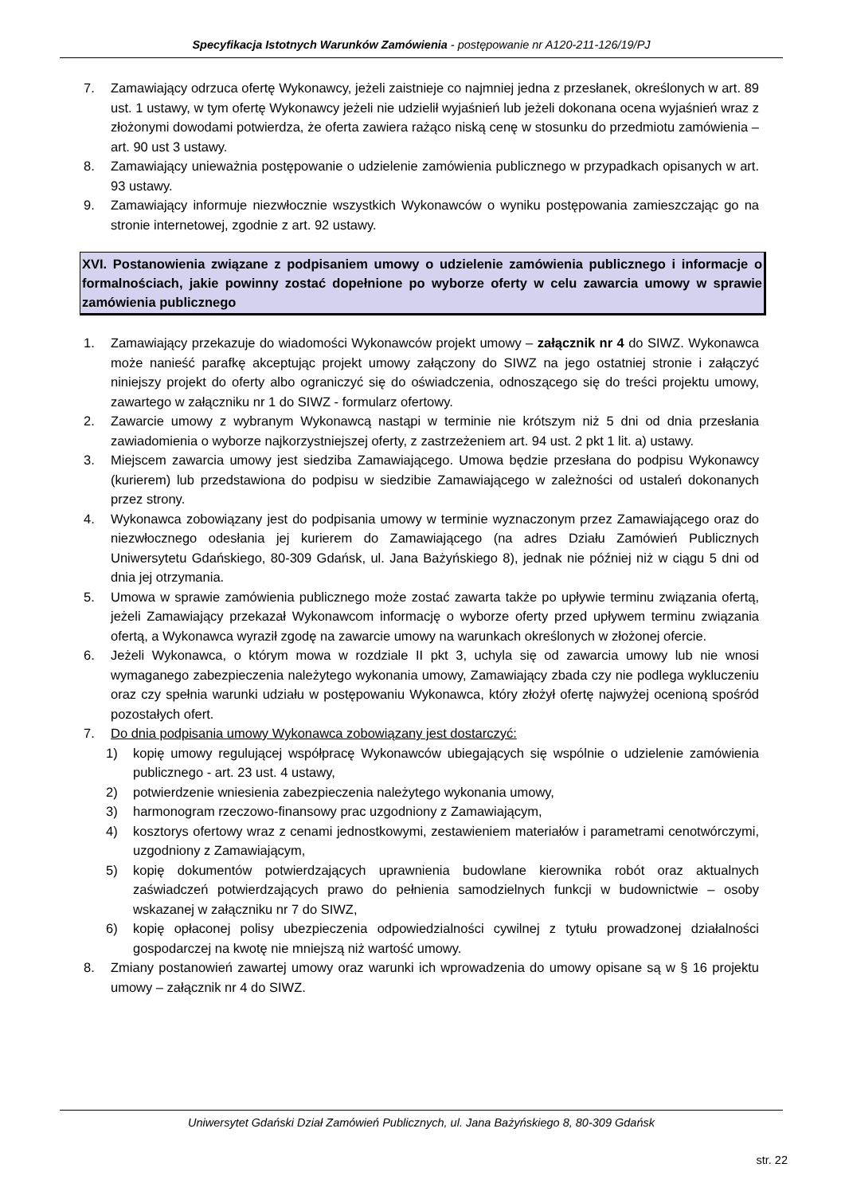Specyfikacja Istotnych Warunków Zamówienia - postępowanie nr A120-211-126/19/PJ
7. Zamawiający odrzuca ofertę Wykonawcy, jeżeli zaistnieje co najmniej jedna z przesłanek, określonych w art. 89 ust. 1 ustawy, w tym ofertę Wykonawcy jeżeli nie udzielił wyjaśnień lub jeżeli dokonana ocena wyjaśnień wraz z złożonymi dowodami potwierdza, że oferta zawiera rażąco niską cenę w stosunku do przedmiotu zamówienia – art. 90 ust 3 ustawy.
8. Zamawiający unieważnia postępowanie o udzielenie zamówienia publicznego w przypadkach opisanych w art. 93 ustawy.
9. Zamawiający informuje niezwłocznie wszystkich Wykonawców o wyniku postępowania zamieszczając go na stronie internetowej, zgodnie z art. 92 ustawy.
XVI. Postanowienia związane z podpisaniem umowy o udzielenie zamówienia publicznego i informacje o formalnościach, jakie powinny zostać dopełnione po wyborze oferty w celu zawarcia umowy w sprawie zamówienia publicznego
1. Zamawiający przekazuje do wiadomości Wykonawców projekt umowy – załącznik nr 4 do SIWZ. Wykonawca może nanieść parafkę akceptując projekt umowy załączony do SIWZ na jego ostatniej stronie i załączyć niniejszy projekt do oferty albo ograniczyć się do oświadczenia, odnoszącego się do treści projektu umowy, zawartego w załączniku nr 1 do SIWZ - formularz ofertowy.
2. Zawarcie umowy z wybranym Wykonawcą nastąpi w terminie nie krótszym niż 5 dni od dnia przesłania zawiadomienia o wyborze najkorzystniejszej oferty, z zastrzeżeniem art. 94 ust. 2 pkt 1 lit. a) ustawy.
3. Miejscem zawarcia umowy jest siedziba Zamawiającego. Umowa będzie przesłana do podpisu Wykonawcy (kurierem) lub przedstawiona do podpisu w siedzibie Zamawiającego w zależności od ustaleń dokonanych przez strony.
4. Wykonawca zobowiązany jest do podpisania umowy w terminie wyznaczonym przez Zamawiającego oraz do niezwłocznego odesłania jej kurierem do Zamawiającego (na adres Działu Zamówień Publicznych Uniwersytetu Gdańskiego, 80-309 Gdańsk, ul. Jana Bażyńskiego 8), jednak nie później niż w ciągu 5 dni od dnia jej otrzymania.
5. Umowa w sprawie zamówienia publicznego może zostać zawarta także po upływie terminu związania ofertą, jeżeli Zamawiający przekazał Wykonawcom informację o wyborze oferty przed upływem terminu związania ofertą, a Wykonawca wyraził zgodę na zawarcie umowy na warunkach określonych w złożonej ofercie.
6. Jeżeli Wykonawca, o którym mowa w rozdziale II pkt 3, uchyla się od zawarcia umowy lub nie wnosi wymaganego zabezpieczenia należytego wykonania umowy, Zamawiający zbada czy nie podlega wykluczeniu oraz czy spełnia warunki udziału w postępowaniu Wykonawca, który złożył ofertę najwyżej ocenioną spośród pozostałych ofert.
7. Do dnia podpisania umowy Wykonawca zobowiązany jest dostarczyć:
1) kopię umowy regulującej współpracę Wykonawców ubiegających się wspólnie o udzielenie zamówienia publicznego - art. 23 ust. 4 ustawy,
2) potwierdzenie wniesienia zabezpieczenia należytego wykonania umowy,
3) harmonogram rzeczowo-finansowy prac uzgodniony z Zamawiającym,
4) kosztorys ofertowy wraz z cenami jednostkowymi, zestawieniem materiałów i parametrami cenotwórczymi, uzgodniony z Zamawiającym,
5) kopię dokumentów potwierdzających uprawnienia budowlane kierownika robót oraz aktualnych zaświadczeń potwierdzających prawo do pełnienia samodzielnych funkcji w budownictwie – osoby wskazanej w załączniku nr 7 do SIWZ,
6) kopię opłaconej polisy ubezpieczenia odpowiedzialności cywilnej z tytułu prowadzonej działalności gospodarczej na kwotę nie mniejszą niż wartość umowy.
8. Zmiany postanowień zawartej umowy oraz warunki ich wprowadzenia do umowy opisane są w § 16 projektu umowy – załącznik nr 4 do SIWZ.
Uniwersytet Gdański Dział Zamówień Publicznych, ul. Jana Bażyńskiego 8, 80-309 Gdańsk
str. 22